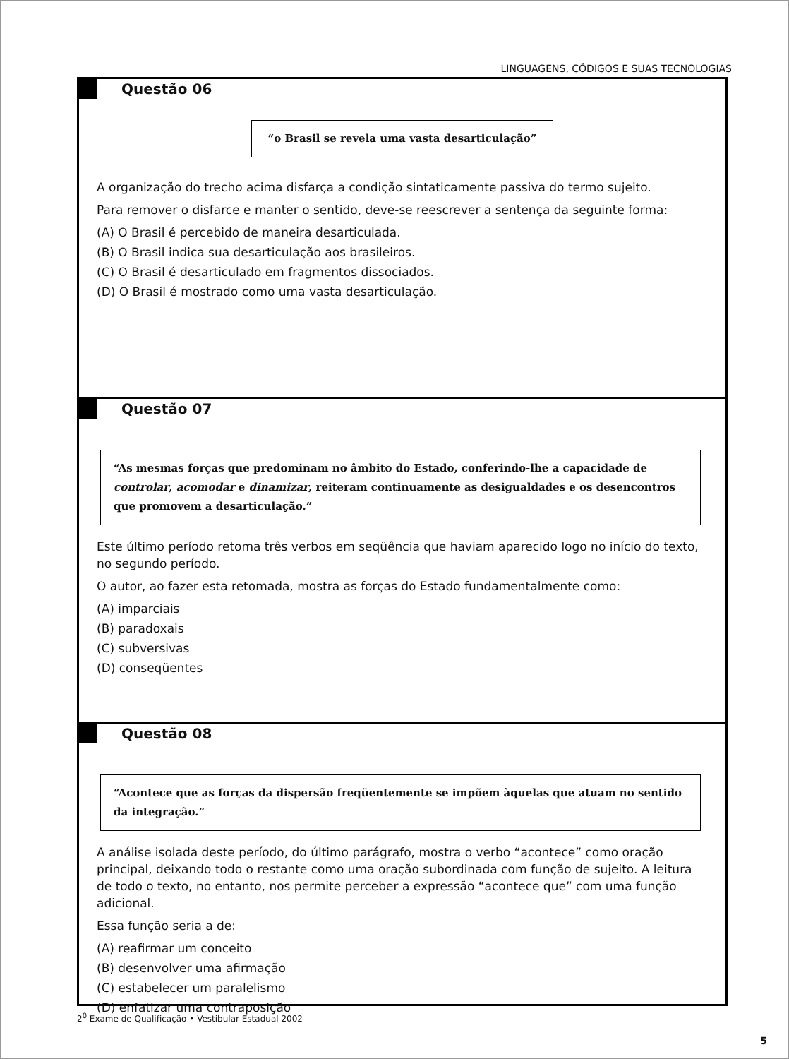LINGUAGENS, CÓDIGOS E SUAS TECNOLOGIAS
Questão 06
“o Brasil se revela uma vasta desarticulação”
A organização do trecho acima disfarça a condição sintaticamente passiva do termo sujeito.
Para remover o disfarce e manter o sentido, deve-se reescrever a sentença da seguinte forma:
(A) O Brasil é percebido de maneira desarticulada.
(B) O Brasil indica sua desarticulação aos brasileiros.
(C) O Brasil é desarticulado em fragmentos dissociados.
(D) O Brasil é mostrado como uma vasta desarticulação.
Questão 07
“As mesmas forças que predominam no âmbito do Estado, conferindo-lhe a capacidade de controlar, acomodar e dinamizar, reiteram continuamente as desigualdades e os desencontros que promovem a desarticulação.”
Este último período retoma três verbos em seqüência que haviam aparecido logo no início do texto, no segundo período.
O autor, ao fazer esta retomada, mostra as forças do Estado fundamentalmente como:
(A) imparciais
(B) paradoxais
(C) subversivas
(D) conseqüentes
Questão 08
“Acontece que as forças da dispersão freqüentemente se impõem àquelas que atuam no sentido da integração.”
A análise isolada deste período, do último parágrafo, mostra o verbo “acontece” como oração principal, deixando todo o restante como uma oração subordinada com função de sujeito. A leitura de todo o texto, no entanto, nos permite perceber a expressão “acontece que” com uma função adicional.
Essa função seria a de:
(A) reafirmar um conceito
(B) desenvolver uma afirmação
(C) estabelecer um paralelismo
(D) enfatizar uma contraposição
2<sup>0</sup> Exame de Qualificação • Vestibular Estadual 2002
5